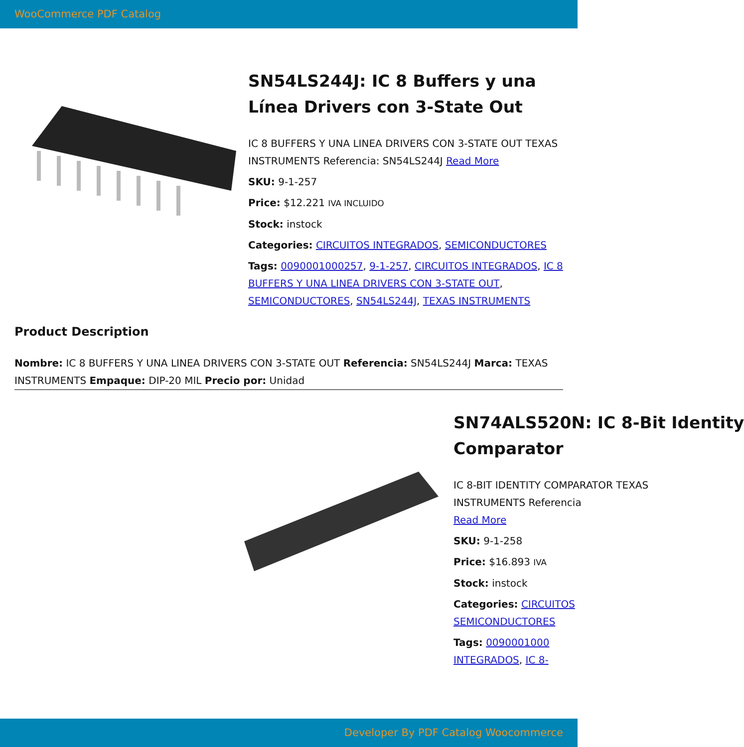WooCommerce PDF Catalog
SN54LS244J: IC 8 Buffers y una Línea Drivers con 3-State Out
IC 8 BUFFERS Y UNA LINEA DRIVERS CON 3-STATE OUT TEXAS INSTRUMENTS Referencia: SN54LS244J Read More
SKU: 9-1-257
Price: $12.221 IVA INCLUIDO
Stock: instock
Categories: CIRCUITOS INTEGRADOS, SEMICONDUCTORES
Tags: 0090001000257, 9-1-257, CIRCUITOS INTEGRADOS, IC 8 BUFFERS Y UNA LINEA DRIVERS CON 3-STATE OUT, SEMICONDUCTORES, SN54LS244J, TEXAS INSTRUMENTS
Product Description
Nombre: IC 8 BUFFERS Y UNA LINEA DRIVERS CON 3-STATE OUT Referencia: SN54LS244J Marca: TEXAS INSTRUMENTS Empaque: DIP-20 MIL Precio por: Unidad
SN74ALS520N: IC 8-Bit Identity
Comparator
IC 8-BIT IDENTITY COMPARATOR TEXAS
INSTRUMENTS Referencia
Read More
SKU: 9-1-258
Price: $16.893 IVA
Stock: instock
Categories: CIRCUITOS
SEMICONDUCTORES
Tags: 0090001000
INTEGRADOS, IC 8-
Developer By PDF Catalog Woocommerce